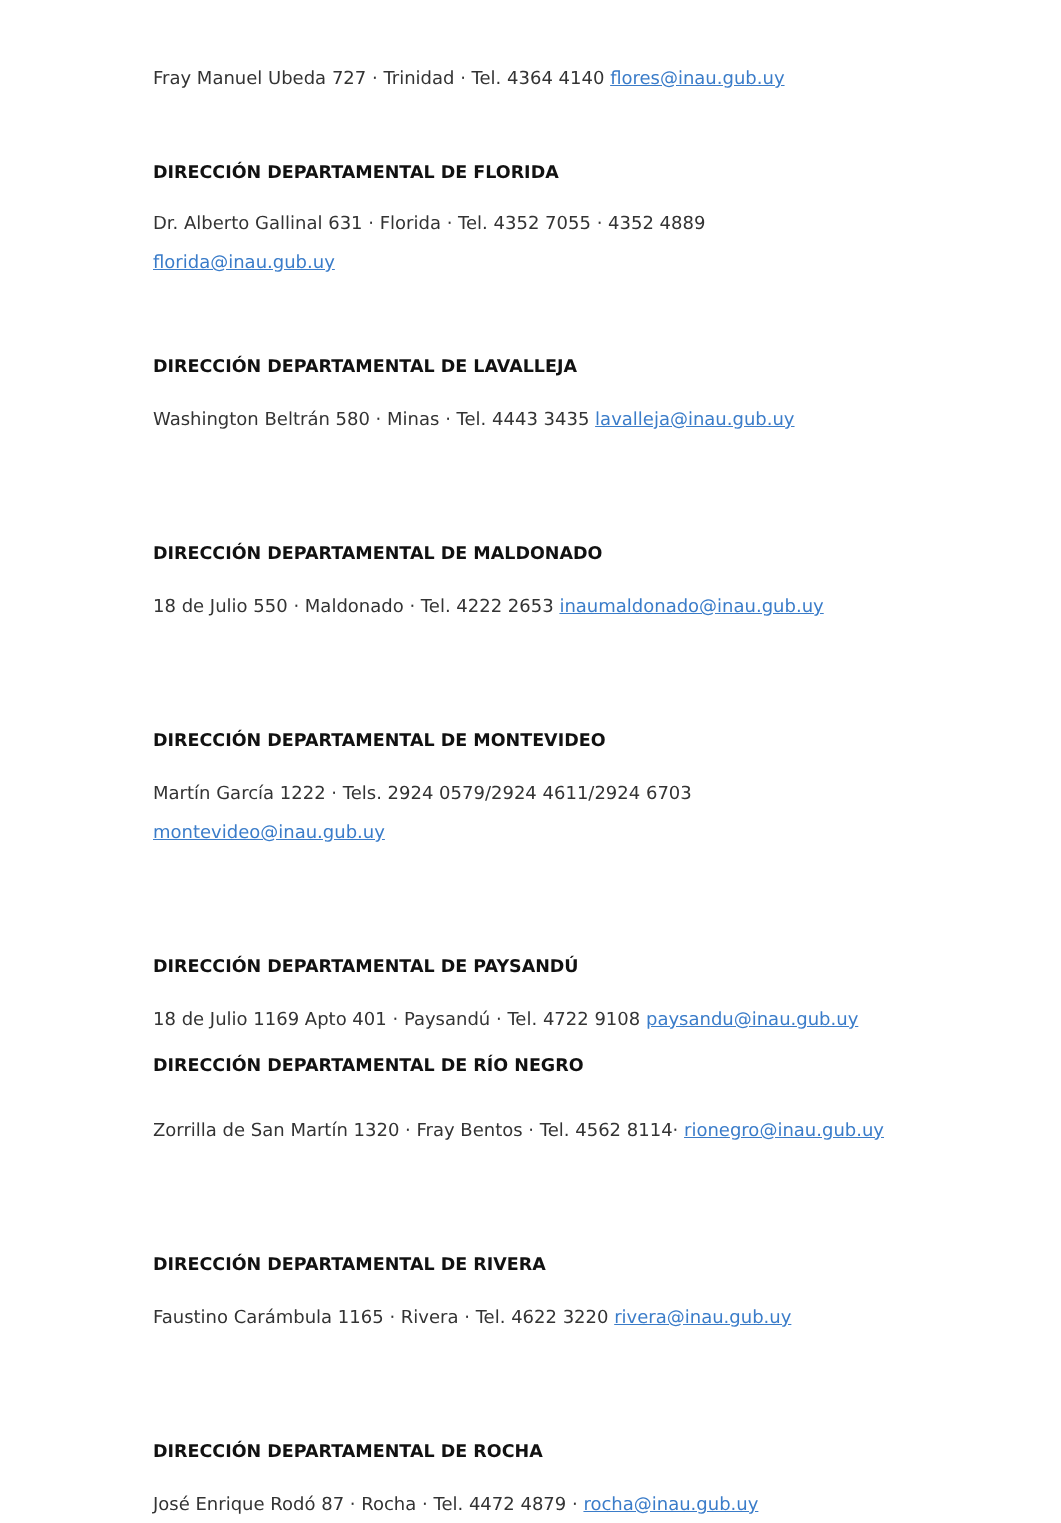Fray Manuel Ubeda 727 · Trinidad · Tel. 4364 4140 flores@inau.gub.uy
DIRECCIÓN DEPARTAMENTAL DE FLORIDA
Dr. Alberto Gallinal 631 · Florida · Tel. 4352 7055 · 4352 4889
florida@inau.gub.uy
DIRECCIÓN DEPARTAMENTAL DE LAVALLEJA
Washington Beltrán 580 · Minas · Tel. 4443 3435 lavalleja@inau.gub.uy
DIRECCIÓN DEPARTAMENTAL DE MALDONADO
18 de Julio 550 · Maldonado · Tel. 4222 2653 inaumaldonado@inau.gub.uy
DIRECCIÓN DEPARTAMENTAL DE MONTEVIDEO
Martín García 1222 · Tels. 2924 0579/2924 4611/2924 6703
montevideo@inau.gub.uy
DIRECCIÓN DEPARTAMENTAL DE PAYSANDÚ
18 de Julio 1169 Apto 401 · Paysandú · Tel. 4722 9108 paysandu@inau.gub.uy
DIRECCIÓN DEPARTAMENTAL DE RÍO NEGRO
Zorrilla de San Martín 1320 · Fray Bentos · Tel. 4562 8114· rionegro@inau.gub.uy
DIRECCIÓN DEPARTAMENTAL DE RIVERA
Faustino Carámbula 1165 · Rivera · Tel. 4622 3220 rivera@inau.gub.uy
DIRECCIÓN DEPARTAMENTAL DE ROCHA
José Enrique Rodó 87 · Rocha · Tel. 4472 4879 · rocha@inau.gub.uy